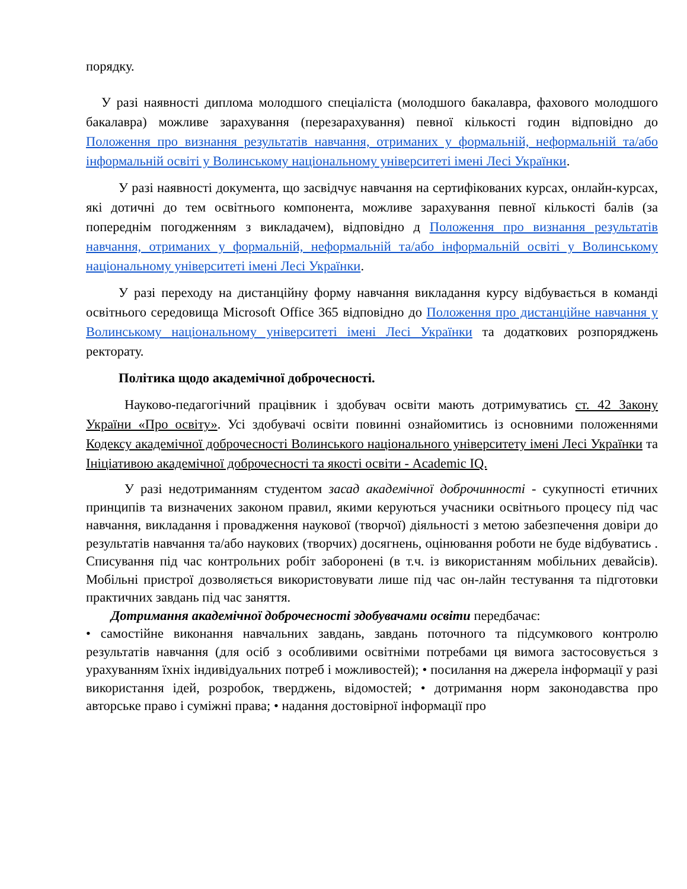порядку.
У разі наявності диплома молодшого спеціаліста (молодшого бакалавра, фахового молодшого бакалавра) можливе зарахування (перезарахування) певної кількості годин відповідно до Положення про визнання результатів навчання, отриманих у формальній, неформальній та/або інформальній освіті у Волинському національному університеті імені Лесі Українки.
У разі наявності документа, що засвідчує навчання на сертифікованих курсах, онлайн-курсах, які дотичні до тем освітнього компонента, можливе зарахування певної кількості балів (за попереднім погодженням з викладачем), відповідно д Положення про визнання результатів навчання, отриманих у формальній, неформальній та/або інформальній освіті у Волинському національному університеті імені Лесі Українки.
У разі переходу на дистанційну форму навчання викладання курсу відбувається в команді освітнього середовища Microsoft Office 365 відповідно до Положення про дистанційне навчання у Волинському національному університеті імені Лесі Українки та додаткових розпоряджень ректорату.
Політика щодо академічної доброчесності.
Науково-педагогічний працівник і здобувач освіти мають дотримуватись ст. 42 Закону України «Про освіту». Усі здобувачі освіти повинні ознайомитись із основними положеннями Кодексу академічної доброчесності Волинського національного університету імені Лесі Українки та Ініціативою академічної доброчесності та якості освіти - Academic IQ.
У разі недотриманням студентом засад академічної доброчинності - сукупності етичних принципів та визначених законом правил, якими керуються учасники освітнього процесу під час навчання, викладання і провадження наукової (творчої) діяльності з метою забезпечення довіри до результатів навчання та/або наукових (творчих) досягнень, оцінювання роботи не буде відбуватись . Списування під час контрольних робіт заборонені (в т.ч. із використанням мобільних девайсів). Мобільні пристрої дозволяється використовувати лише під час он-лайн тестування та підготовки практичних завдань під час заняття.
Дотримання академічної доброчесності здобувачами освіти передбачає:
• самостійне виконання навчальних завдань, завдань поточного та підсумкового контролю результатів навчання (для осіб з особливими освітніми потребами ця вимога застосовується з урахуванням їхніх індивідуальних потреб і можливостей); • посилання на джерела інформації у разі використання ідей, розробок, тверджень, відомостей; • дотримання норм законодавства про авторське право і суміжні права; • надання достовірної інформації про